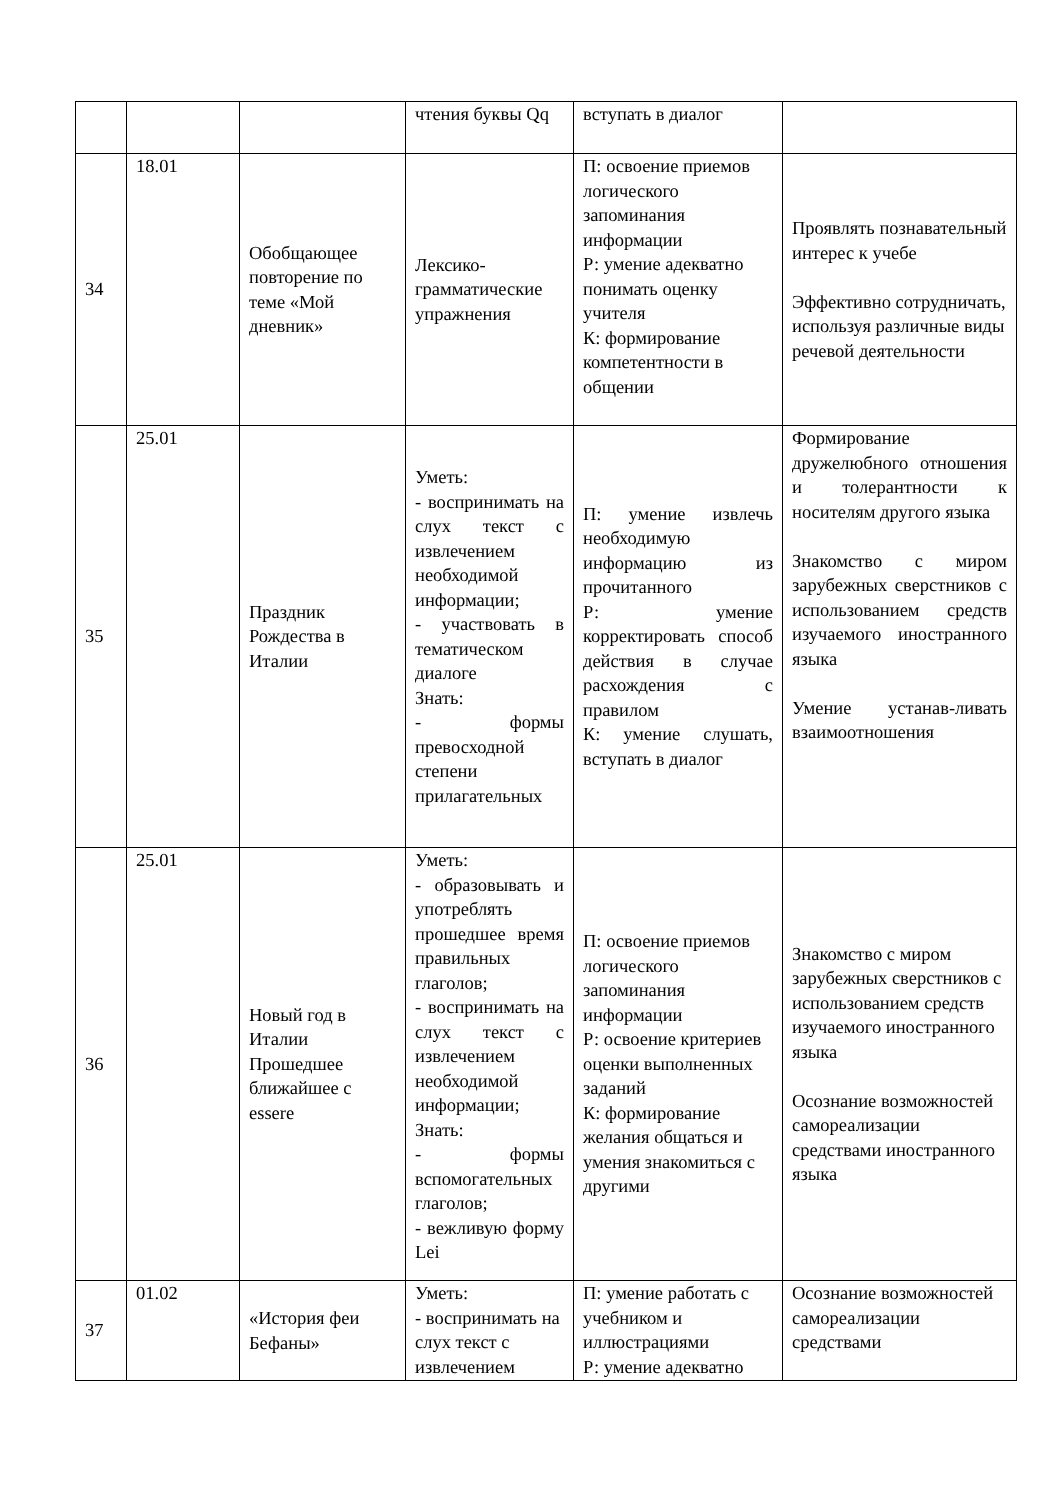| | | | чтения буквы Qq | вступать в диалог | |
| 34 | 18.01 | Обобщающее повторение по теме «Мой дневник» | Лексико-грамматические упражнения | П: освоение приемов логического запоминания информации Р: умение адекватно понимать оценку учителя К: формирование компетентности в общении | Проявлять познавательный интерес к учебе Эффективно сотрудничать, используя различные виды речевой деятельности |
| 35 | 25.01 | Праздник Рождества в Италии | Уметь: - воспринимать на слух текст с извлечением необходимой информации; - участвовать в тематическом диалоге Знать: - формы превосходной степени прилагательных | П: умение извлечь необходимую информацию из прочитанного Р: умение корректировать способ действия в случае расхождения с правилом К: умение слушать, вступать в диалог | Формирование дружелюбного отношения и толерантности к носителям другого языка Знакомство с миром зарубежных сверстников с использованием средств изучаемого иностранного языка Умение устанав-ливать взаимоотношения |
| 36 | 25.01 | Новый год в Италии Прошедшее ближайшее с essere | Уметь: - образовывать и употреблять прошедшее время правильных глаголов; - воспринимать на слух текст с извлечением необходимой информации; Знать: - формы вспомогательных глаголов; - вежливую форму Lei | П: освоение приемов логического запоминания информации Р: освоение критериев оценки выполненных заданий К: формирование желания общаться и умения знакомиться с другими | Знакомство с миром зарубежных сверстников с использованием средств изучаемого иностранного языка Осознание возможностей самореализации средствами иностранного языка |
| 37 | 01.02 | «История феи Бефаны» | Уметь: - воспринимать на слух текст с извлечением | П: умение работать с учебником и иллюстрациями Р: умение адекватно | Осознание возможностей самореализации средствами |